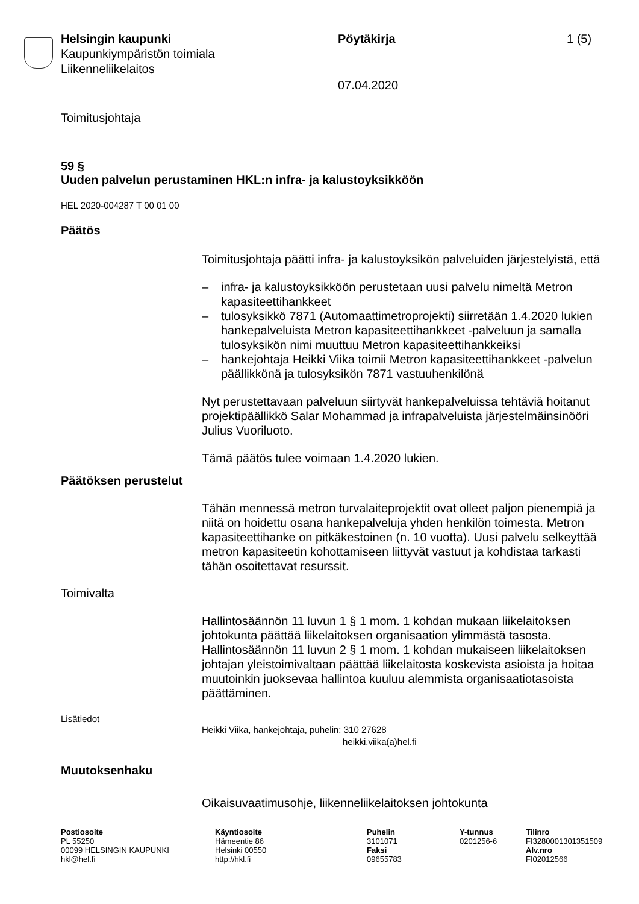Helsingin kaupunki
Kaupunkiympäristön toimiala
Liikenneliikelaitos
Pöytäkirja
07.04.2020
1 (5)
Toimitusjohtaja
59 §
Uuden palvelun perustaminen HKL:n infra- ja kalustoyksikköön
HEL 2020-004287 T 00 01 00
Päätös
Toimitusjohtaja päätti infra- ja kalustoyksikön palveluiden järjestelyistä, että
– infra- ja kalustoyksikköön perustetaan uusi palvelu nimeltä Metron kapasiteettihankkeet
– tulosyksikkö 7871 (Automaattimetroprojekti) siirretään 1.4.2020 lukien hankepalveluista Metron kapasiteettihankkeet -palveluun ja samalla tulosyksikön nimi muuttuu Metron kapasiteettihankkeiksi
– hankejohtaja Heikki Viika toimii Metron kapasiteettihankkeet -palvelun päällikkönä ja tulosyksikön 7871 vastuuhenkilönä
Nyt perustettavaan palveluun siirtyvät hankepalveluissa tehtäviä hoitanut projektipäällikkö Salar Mohammad ja infrapalveluista järjestelmäinsinööri Julius Vuoriluoto.
Tämä päätös tulee voimaan 1.4.2020 lukien.
Päätöksen perustelut
Tähän mennessä metron turvalaiteprojektit ovat olleet paljon pienempiä ja niitä on hoidettu osana hankepalveluja yhden henkilön toimesta. Metron kapasiteettihanke on pitkäkestoinen (n. 10 vuotta). Uusi palvelu selkeyttää metron kapasiteetin kohottamiseen liittyvät vastuut ja kohdistaa tarkasti tähän osoitettavat resurssit.
Toimivalta
Hallintosäännön 11 luvun 1 § 1 mom. 1 kohdan mukaan liikelaitoksen johtokunta päättää liikelaitoksen organisaation ylimmästä tasosta. Hallintosäännön 11 luvun 2 § 1 mom. 1 kohdan mukaiseen liikelaitoksen johtajan yleistoimivaltaan päättää liikelaitosta koskevista asioista ja hoitaa muutoinkin juoksevaa hallintoa kuuluu alemmista organisaatiotasoista päättäminen.
Lisätiedot
Heikki Viika, hankejohtaja, puhelin: 310 27628
heikki.viika(a)hel.fi
Muutoksenhaku
Oikaisuvaatimusohje, liikenneliikelaitoksen johtokunta
Postiosoite
PL 55250
00099 HELSINGIN KAUPUNKI
hkl@hel.fi
Käyntiosoite
Hämeentie 86
Helsinki 00550
http://hkl.fi
Puhelin
3101071
Faksi
09655783
Y-tunnus
0201256-6
Tilinro
FI3280001301351509
Alv.nro
FI02012566